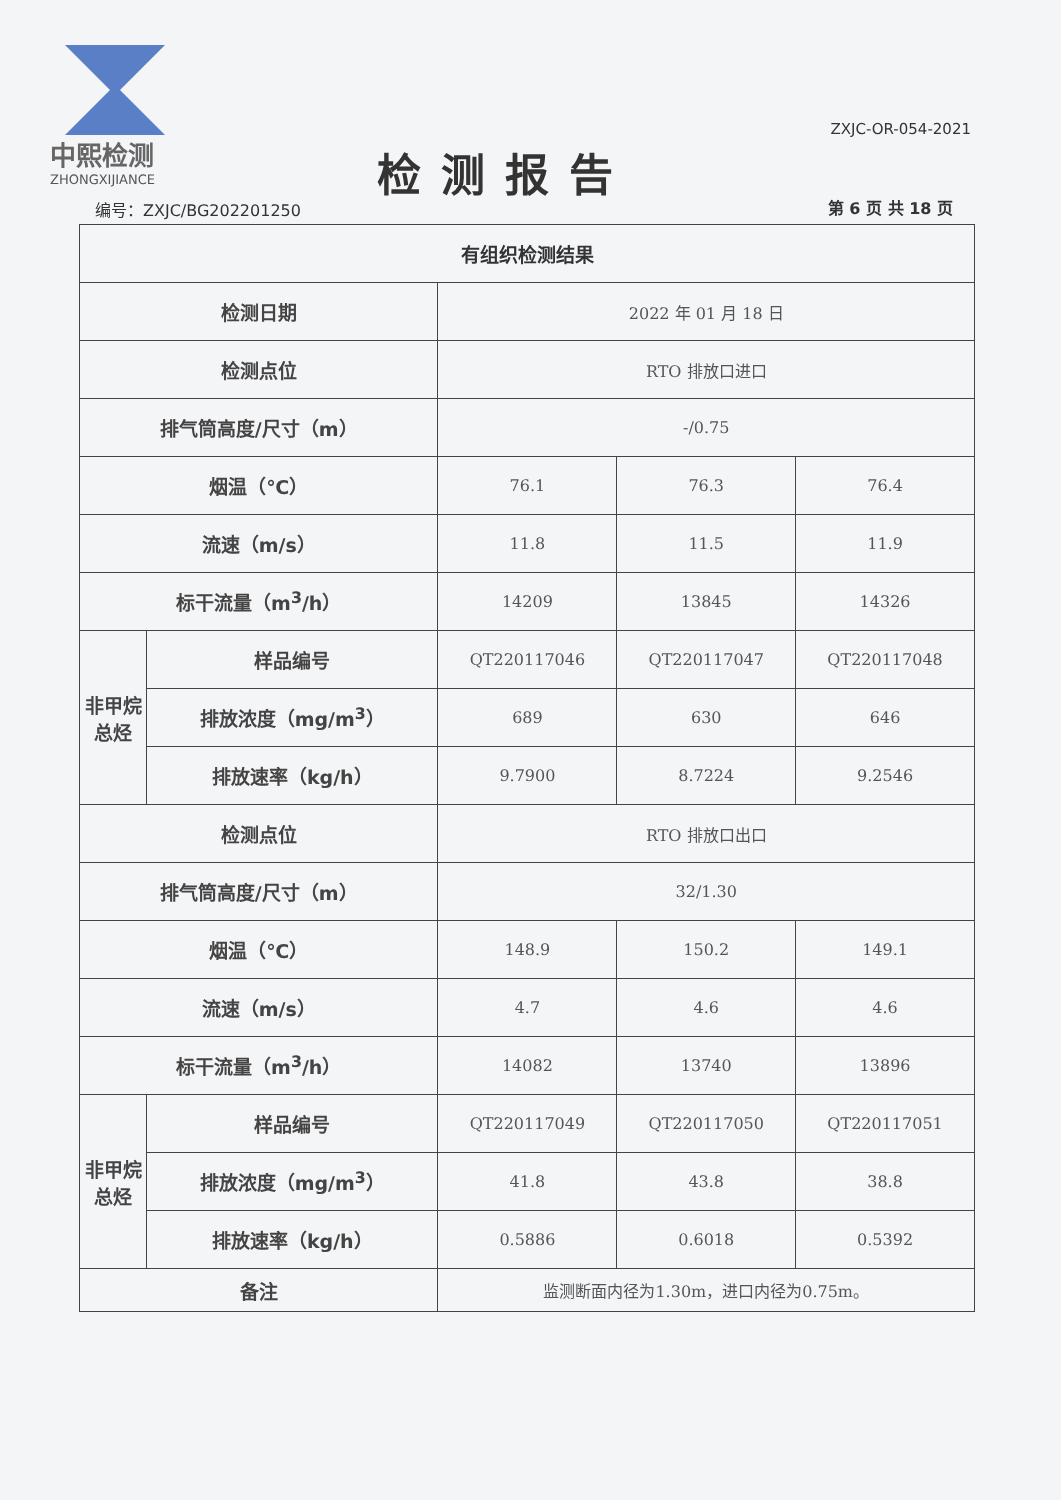中熙检测
ZHONGXIJIANCE
检测报告
ZXJC-OR-054-2021
编号：ZXJC/BG202201250 第 6 页 共 18 页
| 有组织检测结果 | | | | |
| --- | --- | --- | --- | --- |
| 检测日期 | | 2022 年 01 月 18 日 | | |
| 检测点位 | | RTO 排放口进口 | | |
| 排气筒高度/尺寸（m） | | -/0.75 | | |
| 烟温（℃） | | 76.1 | 76.3 | 76.4 |
| 流速（m/s） | | 11.8 | 11.5 | 11.9 |
| 标干流量（m<sup>3</sup>/h） | | 14209 | 13845 | 14326 |
| 非甲烷总烃 | 样品编号 | QT220117046 | QT220117047 | QT220117048 |
| | 排放浓度（mg/m<sup>3</sup>） | 689 | 630 | 646 |
| | 排放速率（kg/h） | 9.7900 | 8.7224 | 9.2546 |
| 检测点位 | | RTO 排放口出口 | | |
| 排气筒高度/尺寸（m） | | 32/1.30 | | |
| 烟温（℃） | | 148.9 | 150.2 | 149.1 |
| 流速（m/s） | | 4.7 | 4.6 | 4.6 |
| 标干流量（m<sup>3</sup>/h） | | 14082 | 13740 | 13896 |
| 非甲烷总烃 | 样品编号 | QT220117049 | QT220117050 | QT220117051 |
| | 排放浓度（mg/m<sup>3</sup>） | 41.8 | 43.8 | 38.8 |
| | 排放速率（kg/h） | 0.5886 | 0.6018 | 0.5392 |
| 备注 | | 监测断面内径为1.30m，进口内径为0.75m。 | | |